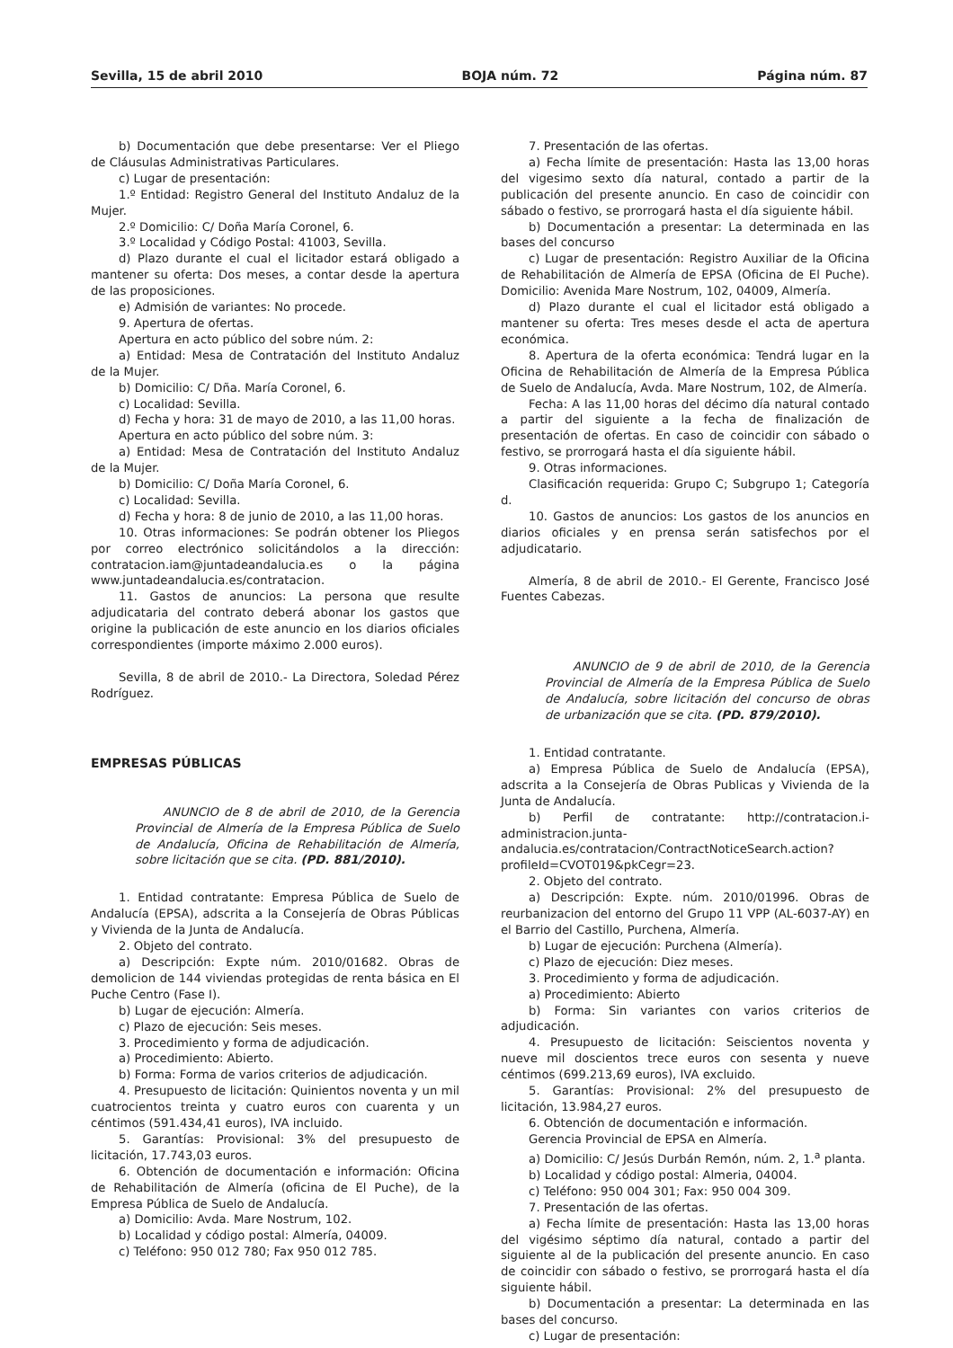Sevilla, 15 de abril 2010 BOJA núm. 72 Página núm. 87
b) Documentación que debe presentarse: Ver el Pliego de Cláusulas Administrativas Particulares.
c) Lugar de presentación:
1.º Entidad: Registro General del Instituto Andaluz de la Mujer.
2.º Domicilio: C/ Doña María Coronel, 6.
3.º Localidad y Código Postal: 41003, Sevilla.
d) Plazo durante el cual el licitador estará obligado a mantener su oferta: Dos meses, a contar desde la apertura de las proposiciones.
e) Admisión de variantes: No procede.
9. Apertura de ofertas.
Apertura en acto público del sobre núm. 2:
a) Entidad: Mesa de Contratación del Instituto Andaluz de la Mujer.
b) Domicilio: C/ Dña. María Coronel, 6.
c) Localidad: Sevilla.
d) Fecha y hora: 31 de mayo de 2010, a las 11,00 horas.
Apertura en acto público del sobre núm. 3:
a) Entidad: Mesa de Contratación del Instituto Andaluz de la Mujer.
b) Domicilio: C/ Doña María Coronel, 6.
c) Localidad: Sevilla.
d) Fecha y hora: 8 de junio de 2010, a las 11,00 horas.
10. Otras informaciones: Se podrán obtener los Pliegos por correo electrónico solicitándolos a la dirección: contratacion.iam@juntadeandalucia.es o la página www.juntadeandalucia.es/contratacion.
11. Gastos de anuncios: La persona que resulte adjudicataria del contrato deberá abonar los gastos que origine la publicación de este anuncio en los diarios oficiales correspondientes (importe máximo 2.000 euros).
Sevilla, 8 de abril de 2010.- La Directora, Soledad Pérez Rodríguez.
EMPRESAS PÚBLICAS
ANUNCIO de 8 de abril de 2010, de la Gerencia Provincial de Almería de la Empresa Pública de Suelo de Andalucía, Oficina de Rehabilitación de Almería, sobre licitación que se cita. (PD. 881/2010).
1. Entidad contratante: Empresa Pública de Suelo de Andalucía (EPSA), adscrita a la Consejería de Obras Públicas y Vivienda de la Junta de Andalucía.
2. Objeto del contrato.
a) Descripción: Expte núm. 2010/01682. Obras de demolicion de 144 viviendas protegidas de renta básica en El Puche Centro (Fase I).
b) Lugar de ejecución: Almería.
c) Plazo de ejecución: Seis meses.
3. Procedimiento y forma de adjudicación.
a) Procedimiento: Abierto.
b) Forma: Forma de varios criterios de adjudicación.
4. Presupuesto de licitación: Quinientos noventa y un mil cuatrocientos treinta y cuatro euros con cuarenta y un céntimos (591.434,41 euros), IVA incluido.
5. Garantías: Provisional: 3% del presupuesto de licitación, 17.743,03 euros.
6. Obtención de documentación e información: Oficina de Rehabilitación de Almería (oficina de El Puche), de la Empresa Pública de Suelo de Andalucía.
a) Domicilio: Avda. Mare Nostrum, 102.
b) Localidad y código postal: Almería, 04009.
c) Teléfono: 950 012 780; Fax 950 012 785.
7. Presentación de las ofertas.
a) Fecha límite de presentación: Hasta las 13,00 horas del vigesimo sexto día natural, contado a partir de la publicación del presente anuncio. En caso de coincidir con sábado o festivo, se prorrogará hasta el día siguiente hábil.
b) Documentación a presentar: La determinada en las bases del concurso
c) Lugar de presentación: Registro Auxiliar de la Oficina de Rehabilitación de Almería de EPSA (Oficina de El Puche). Domicilio: Avenida Mare Nostrum, 102, 04009, Almería.
d) Plazo durante el cual el licitador está obligado a mantener su oferta: Tres meses desde el acta de apertura económica.
8. Apertura de la oferta económica: Tendrá lugar en la Oficina de Rehabilitación de Almería de la Empresa Pública de Suelo de Andalucía, Avda. Mare Nostrum, 102, de Almería.
Fecha: A las 11,00 horas del décimo día natural contado a partir del siguiente a la fecha de finalización de presentación de ofertas. En caso de coincidir con sábado o festivo, se prorrogará hasta el día siguiente hábil.
9. Otras informaciones.
Clasificación requerida: Grupo C; Subgrupo 1; Categoría d.
10. Gastos de anuncios: Los gastos de los anuncios en diarios oficiales y en prensa serán satisfechos por el adjudicatario.
Almería, 8 de abril de 2010.- El Gerente, Francisco José Fuentes Cabezas.
ANUNCIO de 9 de abril de 2010, de la Gerencia Provincial de Almería de la Empresa Pública de Suelo de Andalucía, sobre licitación del concurso de obras de urbanización que se cita. (PD. 879/2010).
1. Entidad contratante.
a) Empresa Pública de Suelo de Andalucía (EPSA), adscrita a la Consejería de Obras Publicas y Vivienda de la Junta de Andalucía.
b) Perfil de contratante: http://contratacion.i-administracion.junta-andalucia.es/contratacion/ContractNoticeSearch.action?profileId=CVOT019&pkCegr=23.
2. Objeto del contrato.
a) Descripción: Expte. núm. 2010/01996. Obras de reurbanizacion del entorno del Grupo 11 VPP (AL-6037-AY) en el Barrio del Castillo, Purchena, Almería.
b) Lugar de ejecución: Purchena (Almería).
c) Plazo de ejecución: Diez meses.
3. Procedimiento y forma de adjudicación.
a) Procedimiento: Abierto
b) Forma: Sin variantes con varios criterios de adjudicación.
4. Presupuesto de licitación: Seiscientos noventa y nueve mil doscientos trece euros con sesenta y nueve céntimos (699.213,69 euros), IVA excluido.
5. Garantías: Provisional: 2% del presupuesto de licitación, 13.984,27 euros.
6. Obtención de documentación e información.
Gerencia Provincial de EPSA en Almería.
a) Domicilio: C/ Jesús Durbán Remón, núm. 2, 1.<sup>a</sup> planta.
b) Localidad y código postal: Almeria, 04004.
c) Teléfono: 950 004 301; Fax: 950 004 309.
7. Presentación de las ofertas.
a) Fecha límite de presentación: Hasta las 13,00 horas del vigésimo séptimo día natural, contado a partir del siguiente al de la publicación del presente anuncio. En caso de coincidir con sábado o festivo, se prorrogará hasta el día siguiente hábil.
b) Documentación a presentar: La determinada en las bases del concurso.
c) Lugar de presentación: